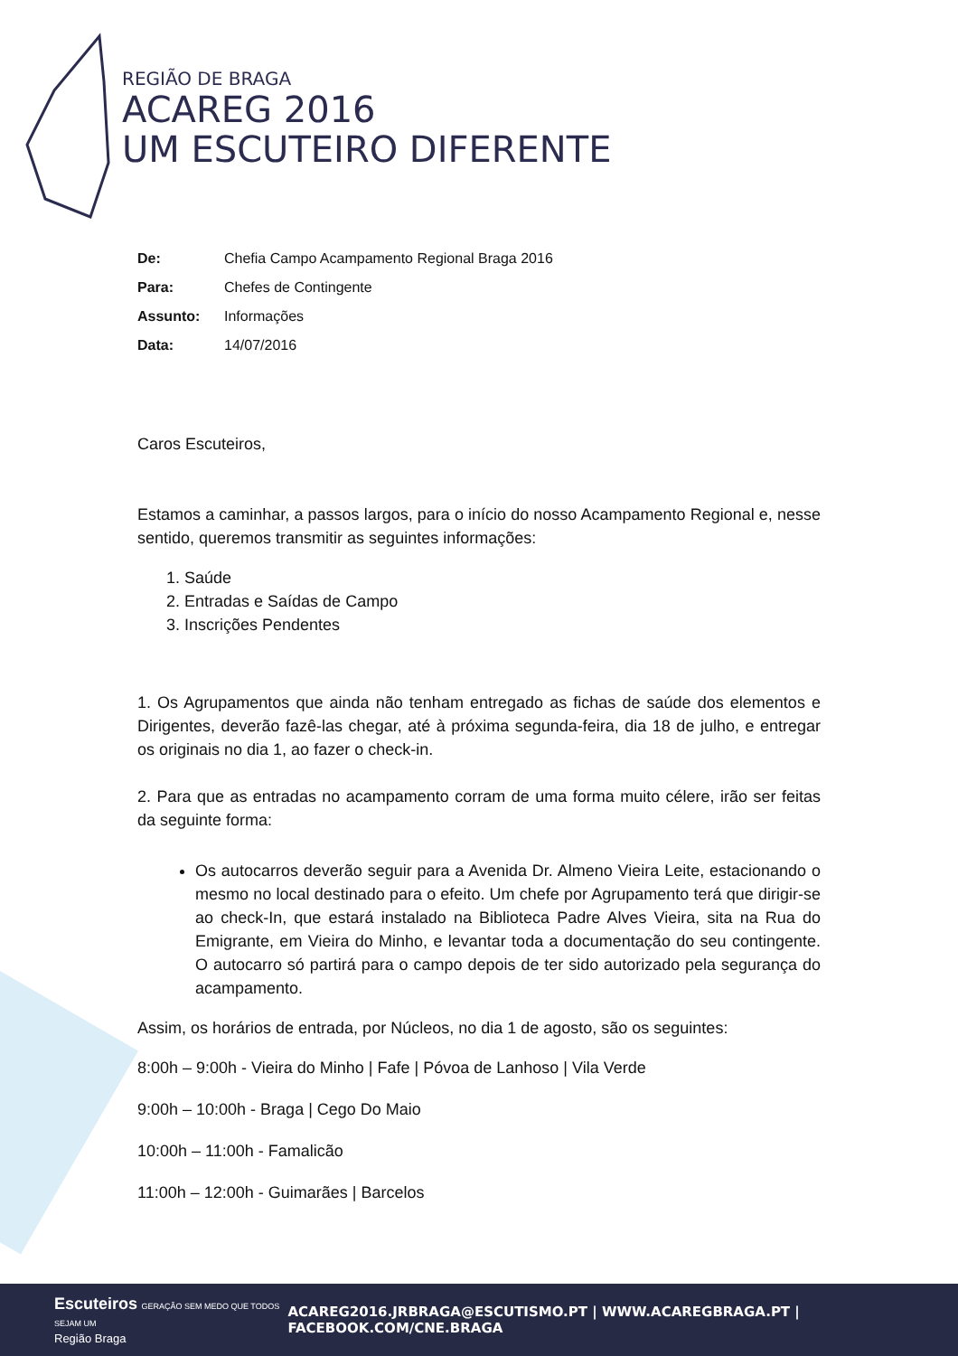REGIÃO DE BRAGA
ACAREG 2016
UM ESCUTEIRO DIFERENTE
| De: | Chefia Campo Acampamento Regional Braga 2016 |
| Para: | Chefes de Contingente |
| Assunto: | Informações |
| Data: | 14/07/2016 |
Caros Escuteiros,
Estamos a caminhar, a passos largos, para o início do nosso Acampamento Regional e, nesse sentido, queremos transmitir as seguintes informações:
1. Saúde
2. Entradas e Saídas de Campo
3. Inscrições Pendentes
1. Os Agrupamentos que ainda não tenham entregado as fichas de saúde dos elementos e Dirigentes, deverão fazê-las chegar, até à próxima segunda-feira, dia 18 de julho, e entregar os originais no dia 1, ao fazer o check-in.
2. Para que as entradas no acampamento corram de uma forma muito célere, irão ser feitas da seguinte forma:
Os autocarros deverão seguir para a Avenida Dr. Almeno Vieira Leite, estacionando o mesmo no local destinado para o efeito. Um chefe por Agrupamento terá que dirigir-se ao check-In, que estará instalado na Biblioteca Padre Alves Vieira, sita na Rua do Emigrante, em Vieira do Minho, e levantar toda a documentação do seu contingente. O autocarro só partirá para o campo depois de ter sido autorizado pela segurança do acampamento.
Assim, os horários de entrada, por Núcleos, no dia 1 de agosto, são os seguintes:
8:00h – 9:00h - Vieira do Minho | Fafe | Póvoa de Lanhoso | Vila Verde
9:00h – 10:00h - Braga | Cego Do Maio
10:00h – 11:00h - Famalicão
11:00h – 12:00h - Guimarães | Barcelos
Escuteiros GERAÇÃO SEM MEDO QUE TODOS SEJAM UM
Região Braga
ACAREG2016.JRBRAGA@ESCUTISMO.PT | WWW.ACAREGBRAGA.PT | FACEBOOK.COM/CNE.BRAGA